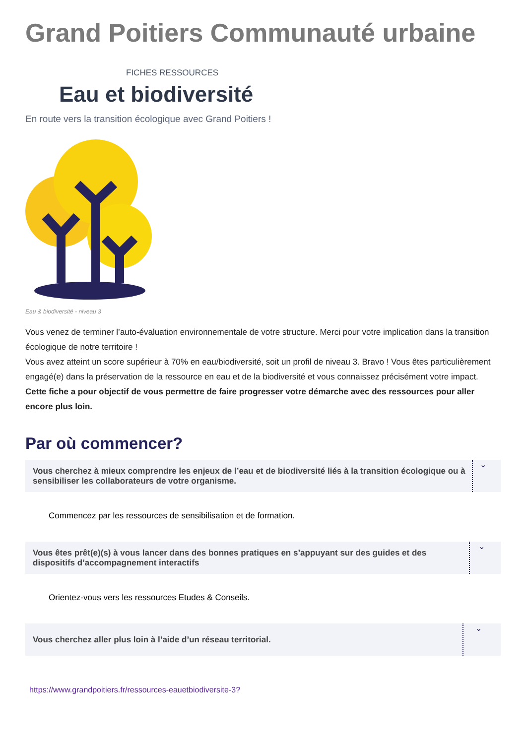Grand Poitiers Communauté urbaine
FICHES RESSOURCES
Eau et biodiversité
En route vers la transition écologique avec Grand Poitiers !
Eau & biodiversité - niveau 3
Vous venez de terminer l’auto-évaluation environnementale de votre structure. Merci pour votre implication dans la transition écologique de notre territoire !
Vous avez atteint un score supérieur à 70% en eau/biodiversité, soit un profil de niveau 3. Bravo ! Vous êtes particulièrement engagé(e) dans la préservation de la ressource en eau et de la biodiversité et vous connaissez précisément votre impact.
Cette fiche a pour objectif de vous permettre de faire progresser votre démarche avec des ressources pour aller encore plus loin.
Par où commencer?
Vous cherchez à mieux comprendre les enjeux de l’eau et de biodiversité liés à la transition écologique ou à sensibiliser les collaborateurs de votre organisme. ⌄
Commencez par les ressources de sensibilisation et de formation.
Vous êtes prêt(e)(s) à vous lancer dans des bonnes pratiques en s’appuyant sur des guides et des dispositifs d’accompagnement interactifs ⌄
Orientez-vous vers les ressources Etudes & Conseils.
Vous cherchez aller plus loin à l’aide d’un réseau territorial. ⌄
https://www.grandpoitiers.fr/ressources-eauetbiodiversite-3?